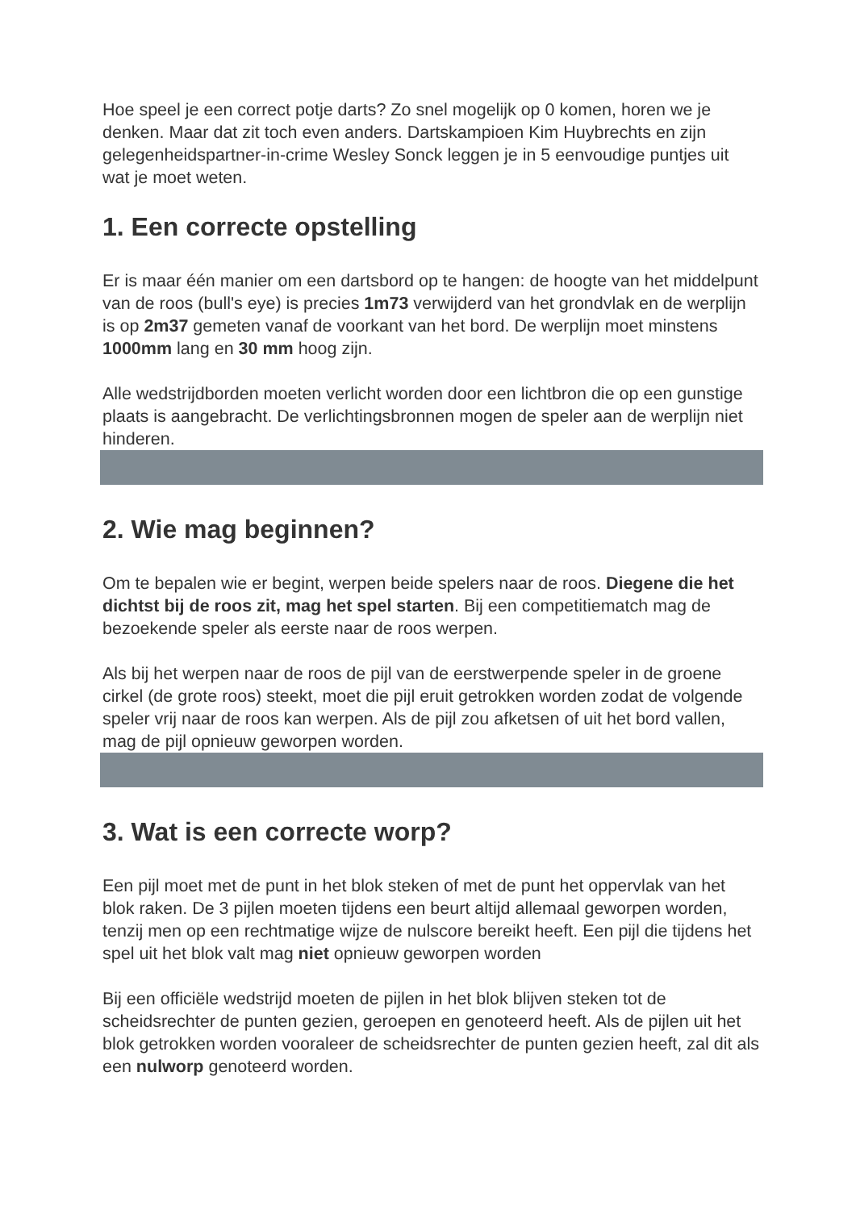Hoe speel je een correct potje darts? Zo snel mogelijk op 0 komen, horen we je denken. Maar dat zit toch even anders. Dartskampioen Kim Huybrechts en zijn gelegenheidspartner-in-crime Wesley Sonck leggen je in 5 eenvoudige puntjes uit wat je moet weten.
1. Een correcte opstelling
Er is maar één manier om een dartsbord op te hangen: de hoogte van het middelpunt van de roos (bull's eye) is precies 1m73 verwijderd van het grondvlak en de werplijn is op 2m37 gemeten vanaf de voorkant van het bord. De werplijn moet minstens 1000mm lang en 30 mm hoog zijn.
Alle wedstrijdborden moeten verlicht worden door een lichtbron die op een gunstige plaats is aangebracht. De verlichtingsbronnen mogen de speler aan de werplijn niet hinderen.
2. Wie mag beginnen?
Om te bepalen wie er begint, werpen beide spelers naar de roos. Diegene die het dichtst bij de roos zit, mag het spel starten. Bij een competitiematch mag de bezoekende speler als eerste naar de roos werpen.
Als bij het werpen naar de roos de pijl van de eerstwerpende speler in de groene cirkel (de grote roos) steekt, moet die pijl eruit getrokken worden zodat de volgende speler vrij naar de roos kan werpen. Als de pijl zou afketsen of uit het bord vallen, mag de pijl opnieuw geworpen worden.
3. Wat is een correcte worp?
Een pijl moet met de punt in het blok steken of met de punt het oppervlak van het blok raken. De 3 pijlen moeten tijdens een beurt altijd allemaal geworpen worden, tenzij men op een rechtmatige wijze de nulscore bereikt heeft. Een pijl die tijdens het spel uit het blok valt mag niet opnieuw geworpen worden
Bij een officiële wedstrijd moeten de pijlen in het blok blijven steken tot de scheidsrechter de punten gezien, geroepen en genoteerd heeft. Als de pijlen uit het blok getrokken worden vooraleer de scheidsrechter de punten gezien heeft, zal dit als een nulworp genoteerd worden.